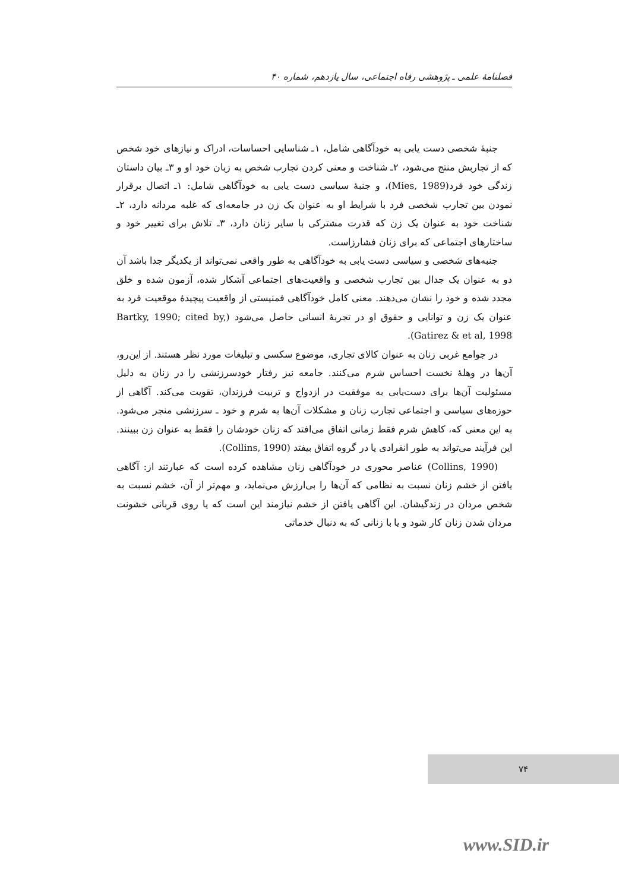فصلنامهٔ علمی ـ پژوهشی رفاه اجتماعی، سال یازدهم، شماره ۴۰
جنبهٔ شخصی دست یابی به خودآگاهی شامل، ۱ـ شناسایی احساسات، ادراک و نیازهای خود شخص که از تجاربش منتج می‌شود، ۲ـ شناخت و معنی کردن تجارب شخص به زبان خود او و ۳ـ بیان داستان زندگی خود فرد(Mies, 1989)، و جنبهٔ سیاسی دست یابی به خودآگاهی شامل: ۱ـ اتصال برقرار نمودن بین تجارب شخصی فرد با شرایط او به عنوان یک زن در جامعه‌ای که غلبه مردانه دارد، ۲ـ شناخت خود به عنوان یک زن که قدرت مشترکی با سایر زنان دارد، ۳ـ تلاش برای تغییر خود و ساختارهای اجتماعی که برای زنان فشارزاست.
جنبه‌های شخصی و سیاسی دست یابی به خودآگاهی به طور واقعی نمی‌تواند از یکدیگر جدا باشد آن دو به عنوان یک جدال بین تجارب شخصی و واقعیت‌های اجتماعی آشکار شده، آزمون شده و خلق مجدد شده و خود را نشان می‌دهند. معنی کامل خودآگاهی فمنیستی از واقعیت پیچیدهٔ موقعیت فرد به عنوان یک زن و توانایی و حقوق او در تجربهٔ انسانی حاصل می‌شود (Bartky, 1990; cited by, Gatirez & et al, 1998).
در جوامع غربی زنان به عنوان کالای تجاری، موضوع سکسی و تبلیغات مورد نظر هستند. از این‌رو، آن‌ها در وهلهٔ نخست احساس شرم می‌کنند. جامعه نیز رفتار خودسرزنشی را در زنان به دلیل مسئولیت آن‌ها برای دست‌یابی به موفقیت در ازدواج و تربیت فرزندان، تقویت می‌کند. آگاهی از حوزه‌های سیاسی و اجتماعی تجارب زنان و مشکلات آن‌ها به شرم و خود ـ سرزنشی منجر می‌شود. به این معنی که، کاهش شرم فقط زمانی اتفاق می‌افتد که زنان خودشان را فقط به عنوان زن ببینند. این فرآیند می‌تواند به طور انفرادی یا در گروه اتفاق بیفتد (Collins, 1990).
(Collins, 1990) عناصر محوری در خودآگاهی زنان مشاهده کرده است که عبارتند از: آگاهی یافتن از خشم زنان نسبت به نظامی که آن‌ها را بی‌ارزش می‌نماید، و مهم‌تر از آن، خشم نسبت به شخص مردان در زندگیشان. این آگاهی یافتن از خشم نیازمند این است که یا روی قربانی خشونت مردان شدن زنان کار شود و یا با زنانی که به دنبال خدماتی
۷۴
www.SID.ir